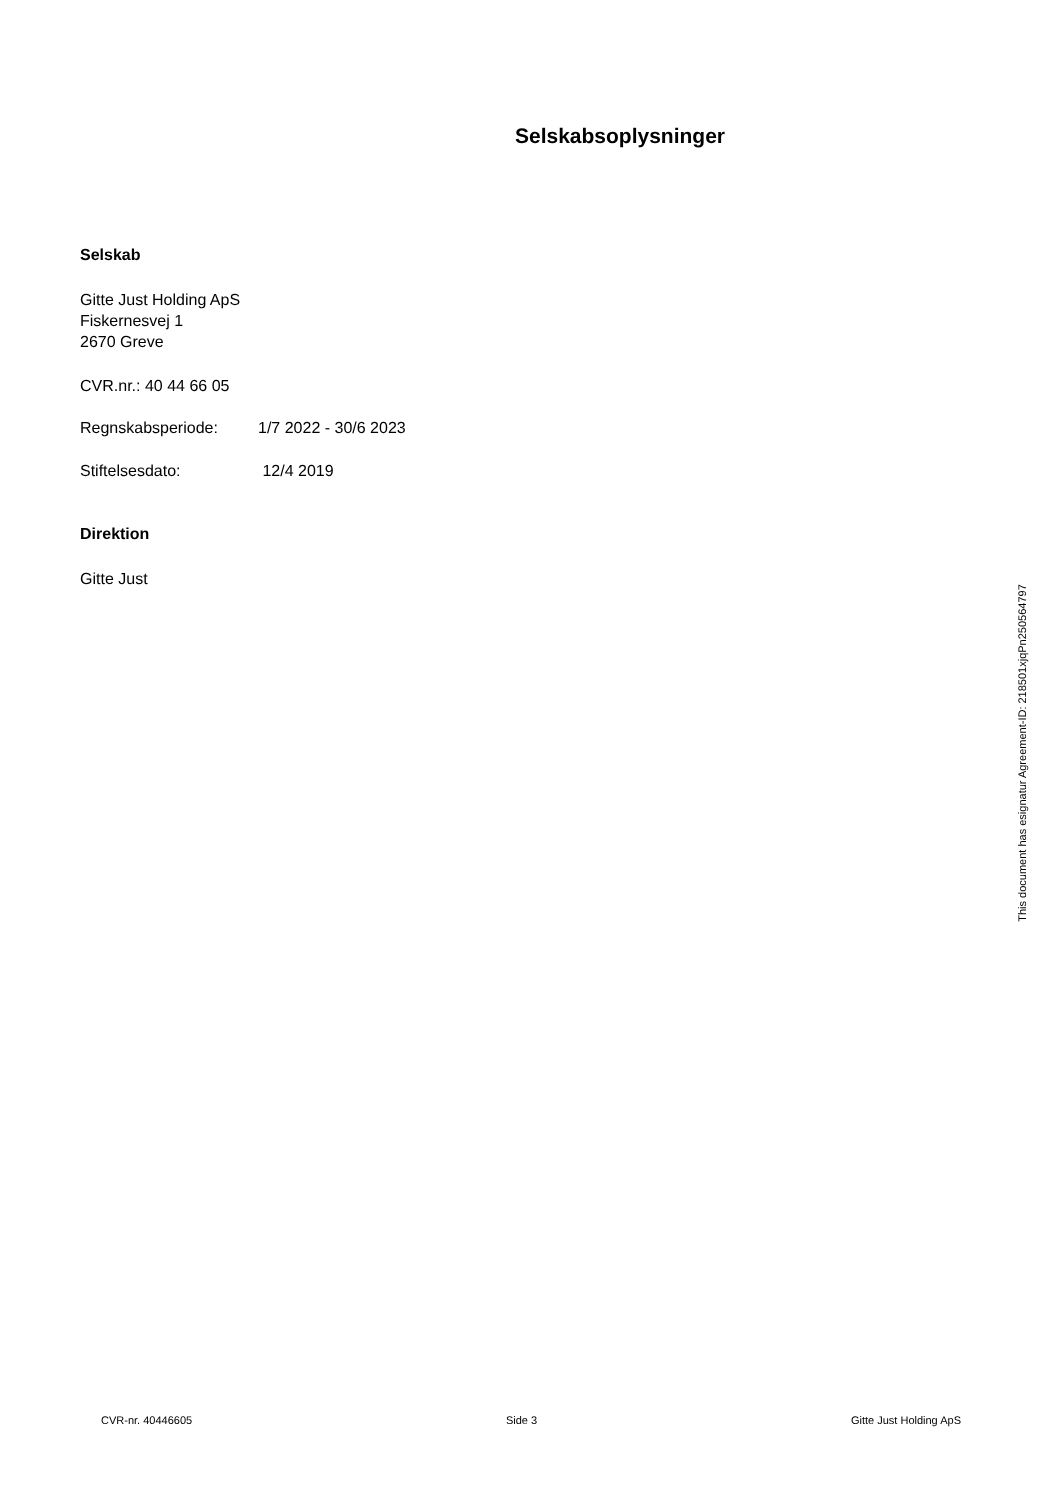Selskabsoplysninger
Selskab
Gitte Just Holding ApS
Fiskernesvej 1
2670 Greve
CVR.nr.: 40 44 66 05
Regnskabsperiode: 1/7 2022 - 30/6 2023
Stiftelsesdato: 12/4 2019
Direktion
Gitte Just
This document has esignatur Agreement-ID: 218501xjqPn250564797
CVR-nr. 40446605 Side 3 Gitte Just Holding ApS